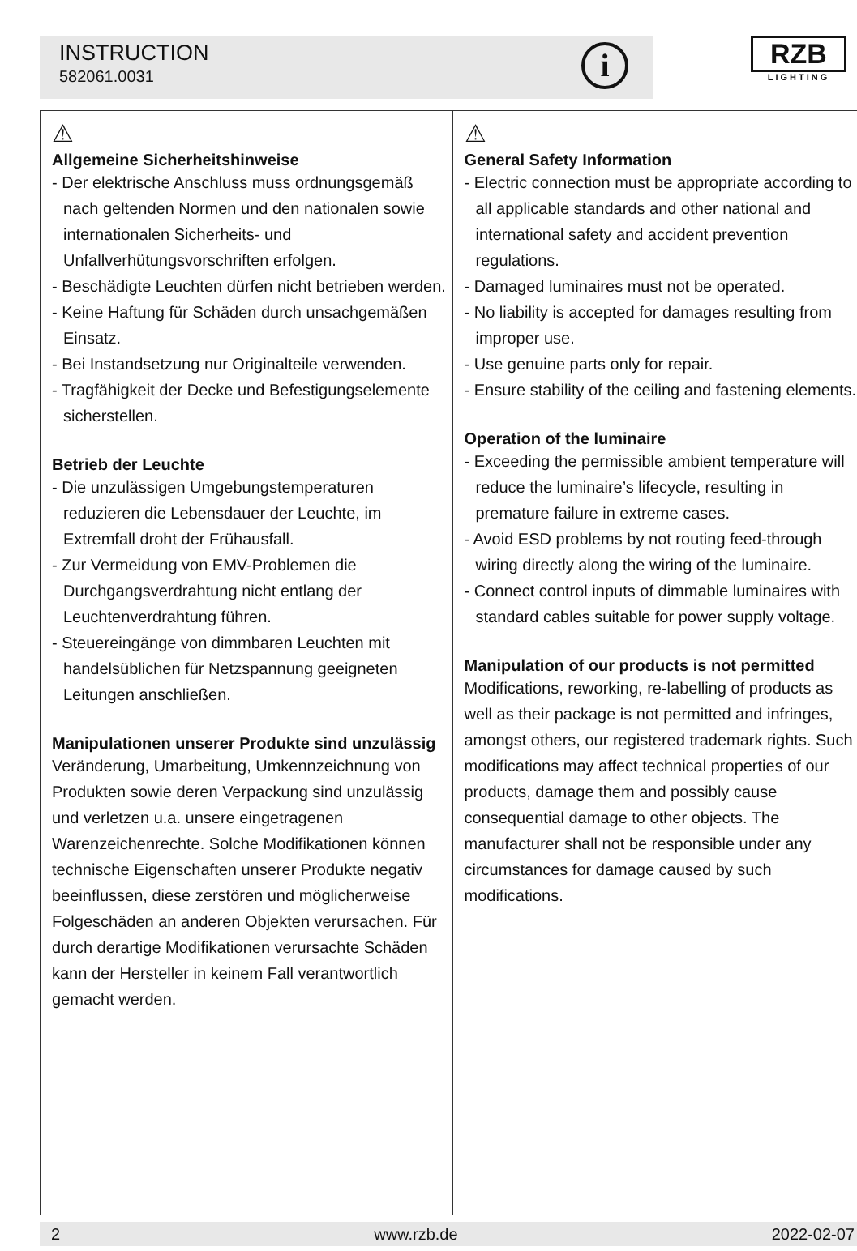INSTRUCTION
582061.0031
i
RZB
LIGHTING
⚠
Allgemeine Sicherheitshinweise
- Der elektrische Anschluss muss ordnungsgemäß nach geltenden Normen und den nationalen sowie internationalen Sicherheits- und Unfallverhütungsvorschriften erfolgen.
- Beschädigte Leuchten dürfen nicht betrieben werden.
- Keine Haftung für Schäden durch unsachgemäßen Einsatz.
- Bei Instandsetzung nur Originalteile verwenden.
- Tragfähigkeit der Decke und Befestigungselemente sicherstellen.
Betrieb der Leuchte
- Die unzulässigen Umgebungstemperaturen reduzieren die Lebensdauer der Leuchte, im Extremfall droht der Frühausfall.
- Zur Vermeidung von EMV-Problemen die Durchgangsverdrahtung nicht entlang der Leuchtenverdrahtung führen.
- Steuereingänge von dimmbaren Leuchten mit handelsüblichen für Netzspannung geeigneten Leitungen anschließen.
Manipulationen unserer Produkte sind unzulässig
Veränderung, Umarbeitung, Umkennzeichnung von Produkten sowie deren Verpackung sind unzulässig und verletzen u.a. unsere eingetragenen Warenzeichenrechte. Solche Modifikationen können technische Eigenschaften unserer Produkte negativ beeinflussen, diese zerstören und möglicherweise Folgeschäden an anderen Objekten verursachen. Für durch derartige Modifikationen verursachte Schäden kann der Hersteller in keinem Fall verantwortlich gemacht werden.
⚠
General Safety Information
- Electric connection must be appropriate according to all applicable standards and other national and international safety and accident prevention regulations.
- Damaged luminaires must not be operated.
- No liability is accepted for damages resulting from improper use.
- Use genuine parts only for repair.
- Ensure stability of the ceiling and fastening elements.
Operation of the luminaire
- Exceeding the permissible ambient temperature will reduce the luminaire’s lifecycle, resulting in premature failure in extreme cases.
- Avoid ESD problems by not routing feed-through wiring directly along the wiring of the luminaire.
- Connect control inputs of dimmable luminaires with standard cables suitable for power supply voltage.
Manipulation of our products is not permitted
Modifications, reworking, re-labelling of products as well as their package is not permitted and infringes, amongst others, our registered trademark rights. Such modifications may affect technical properties of our products, damage them and possibly cause consequential damage to other objects. The manufacturer shall not be responsible under any circumstances for damage caused by such modifications.
2 www.rzb.de 2022-02-07